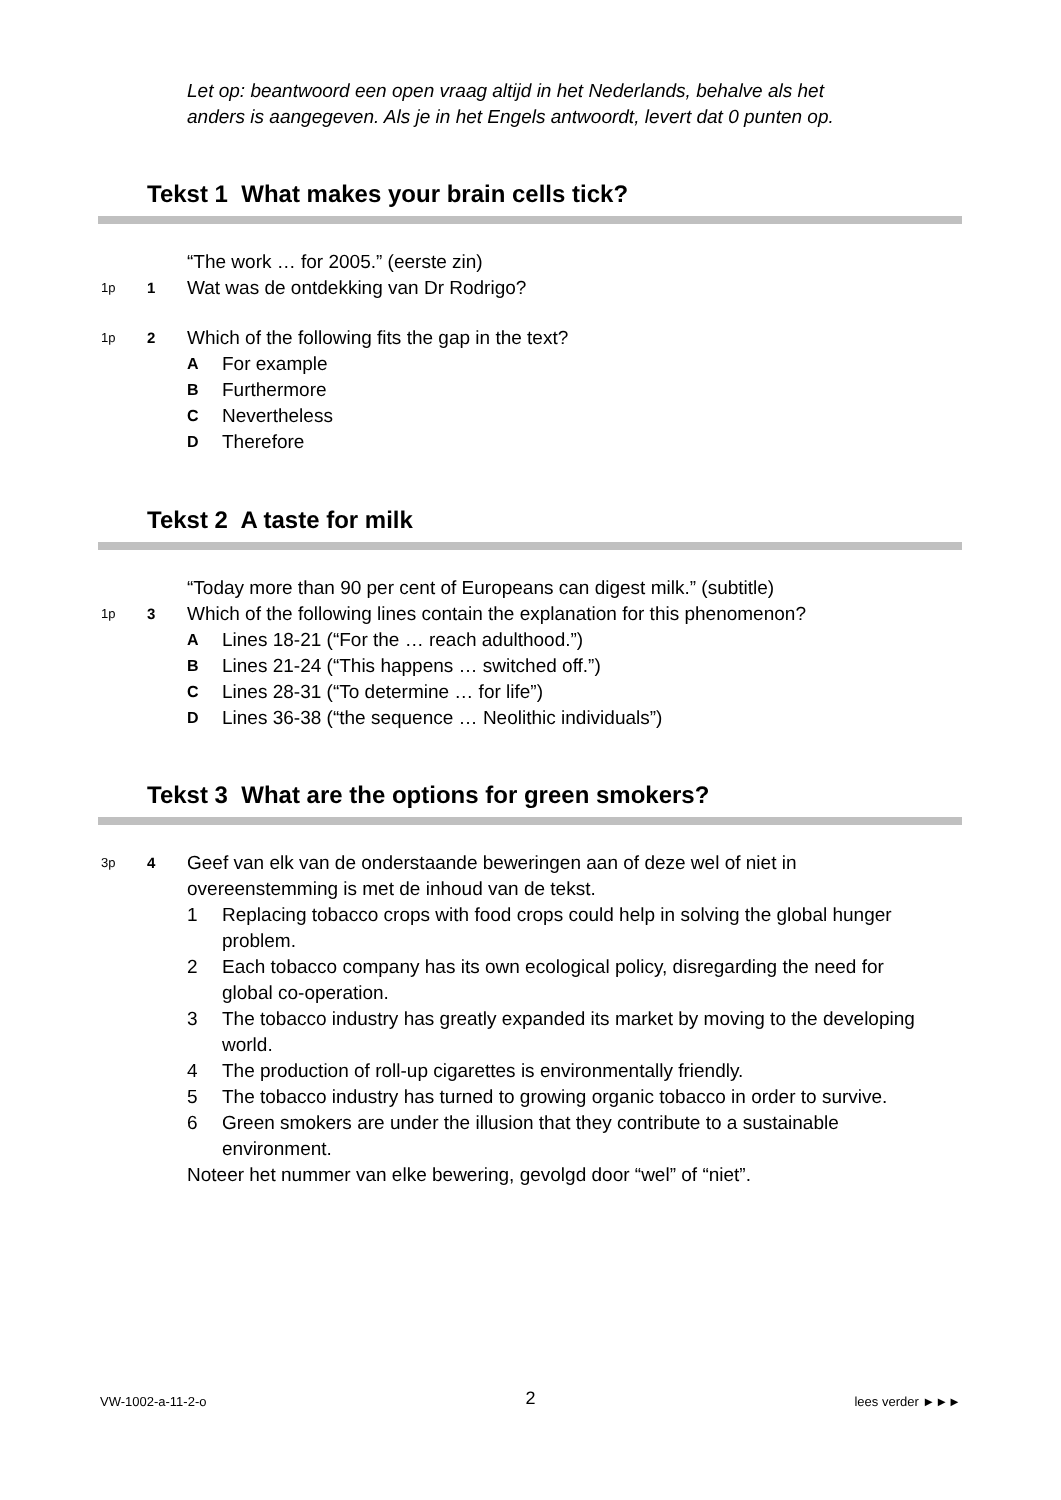Let op: beantwoord een open vraag altijd in het Nederlands, behalve als het
anders is aangegeven. Als je in het Engels antwoordt, levert dat 0 punten op.
Tekst 1 What makes your brain cells tick?
“The work … for 2005.” (eerste zin)
1p
1
Wat was de ontdekking van Dr Rodrigo?
1p
2
Which of the following fits the gap in the text?
A For example
B Furthermore
C Nevertheless
D Therefore
Tekst 2 A taste for milk
“Today more than 90 per cent of Europeans can digest milk.” (subtitle)
1p
3
Which of the following lines contain the explanation for this phenomenon?
A Lines 18-21 (“For the … reach adulthood.”)
B Lines 21-24 (“This happens … switched off.”)
C Lines 28-31 (“To determine … for life”)
D Lines 36-38 (“the sequence … Neolithic individuals”)
Tekst 3 What are the options for green smokers?
3p
4
Geef van elk van de onderstaande beweringen aan of deze wel of niet in overeenstemming is met de inhoud van de tekst.
1 Replacing tobacco crops with food crops could help in solving the global hunger problem.
2 Each tobacco company has its own ecological policy, disregarding the need for global co-operation.
3 The tobacco industry has greatly expanded its market by moving to the developing world.
4 The production of roll-up cigarettes is environmentally friendly.
5 The tobacco industry has turned to growing organic tobacco in order to survive.
6 Green smokers are under the illusion that they contribute to a sustainable environment.
Noteer het nummer van elke bewering, gevolgd door “wel” of “niet”.
VW-1002-a-11-2-o 2 lees verder ►►►